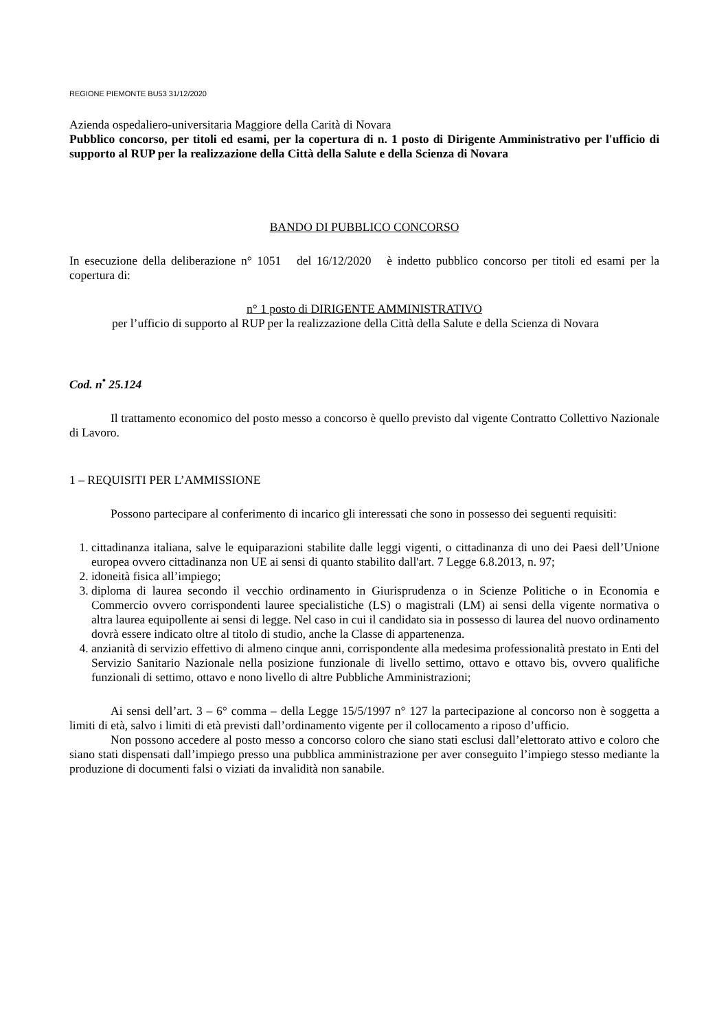REGIONE PIEMONTE BU53 31/12/2020
Azienda ospedaliero-universitaria Maggiore della Carità di Novara
Pubblico concorso, per titoli ed esami, per la copertura di n. 1 posto di Dirigente Amministrativo per l'ufficio di supporto al RUP per la realizzazione della Città della Salute e della Scienza di Novara
BANDO DI PUBBLICO CONCORSO
In esecuzione della deliberazione n° 1051 del 16/12/2020 è indetto pubblico concorso per titoli ed esami per la copertura di:
n° 1 posto di DIRIGENTE AMMINISTRATIVO
per l’ufficio di supporto al RUP per la realizzazione della Città della Salute e della Scienza di Novara
Cod. n<sup>•</sup> 25.124
Il trattamento economico del posto messo a concorso è quello previsto dal vigente Contratto Collettivo Nazionale di Lavoro.
1 – REQUISITI PER L’AMMISSIONE
Possono partecipare al conferimento di incarico gli interessati che sono in possesso dei seguenti requisiti:
1. cittadinanza italiana, salve le equiparazioni stabilite dalle leggi vigenti, o cittadinanza di uno dei Paesi dell’Unione europea ovvero cittadinanza non UE ai sensi di quanto stabilito dall'art. 7 Legge 6.8.2013, n. 97;
2. idoneità fisica all’impiego;
3. diploma di laurea secondo il vecchio ordinamento in Giurisprudenza o in Scienze Politiche o in Economia e Commercio ovvero corrispondenti lauree specialistiche (LS) o magistrali (LM) ai sensi della vigente normativa o altra laurea equipollente ai sensi di legge. Nel caso in cui il candidato sia in possesso di laurea del nuovo ordinamento dovrà essere indicato oltre al titolo di studio, anche la Classe di appartenenza.
4. anzianità di servizio effettivo di almeno cinque anni, corrispondente alla medesima professionalità prestato in Enti del Servizio Sanitario Nazionale nella posizione funzionale di livello settimo, ottavo e ottavo bis, ovvero qualifiche funzionali di settimo, ottavo e nono livello di altre Pubbliche Amministrazioni;
Ai sensi dell’art. 3 – 6° comma – della Legge 15/5/1997 n° 127 la partecipazione al concorso non è soggetta a limiti di età, salvo i limiti di età previsti dall’ordinamento vigente per il collocamento a riposo d’ufficio.
Non possono accedere al posto messo a concorso coloro che siano stati esclusi dall’elettorato attivo e coloro che siano stati dispensati dall’impiego presso una pubblica amministrazione per aver conseguito l’impiego stesso mediante la produzione di documenti falsi o viziati da invalidità non sanabile.